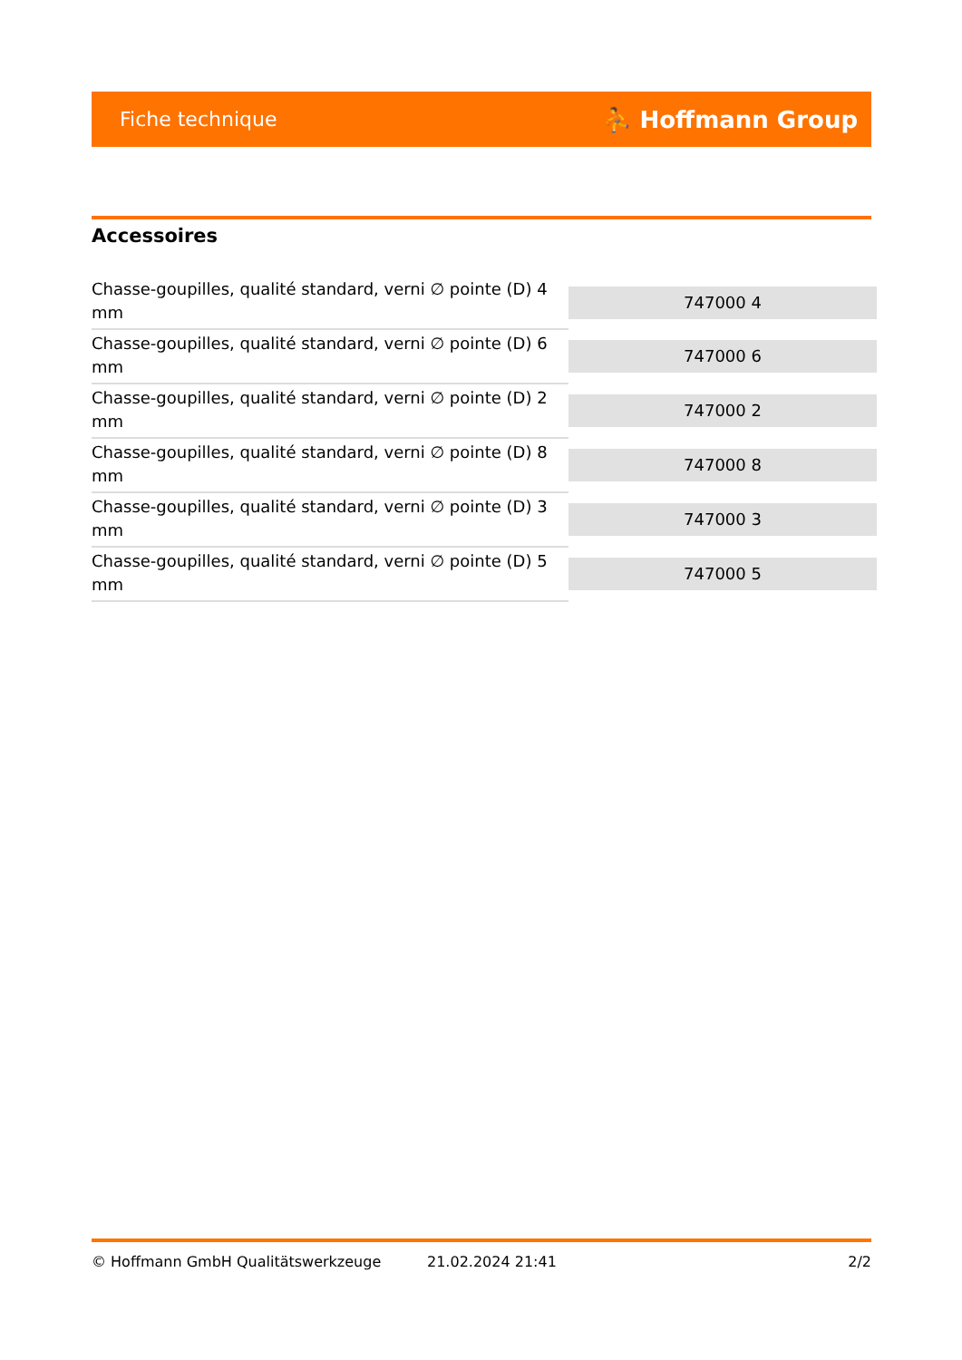Fiche technique ⛹ Hoffmann Group
Accessoires
| Chasse-goupilles, qualité standard, verni ∅ pointe (D) 4 mm | 747000 4 |
| Chasse-goupilles, qualité standard, verni ∅ pointe (D) 6 mm | 747000 6 |
| Chasse-goupilles, qualité standard, verni ∅ pointe (D) 2 mm | 747000 2 |
| Chasse-goupilles, qualité standard, verni ∅ pointe (D) 8 mm | 747000 8 |
| Chasse-goupilles, qualité standard, verni ∅ pointe (D) 3 mm | 747000 3 |
| Chasse-goupilles, qualité standard, verni ∅ pointe (D) 5 mm | 747000 5 |
© Hoffmann GmbH Qualitätswerkzeuge 21.02.2024 21:41 2/2